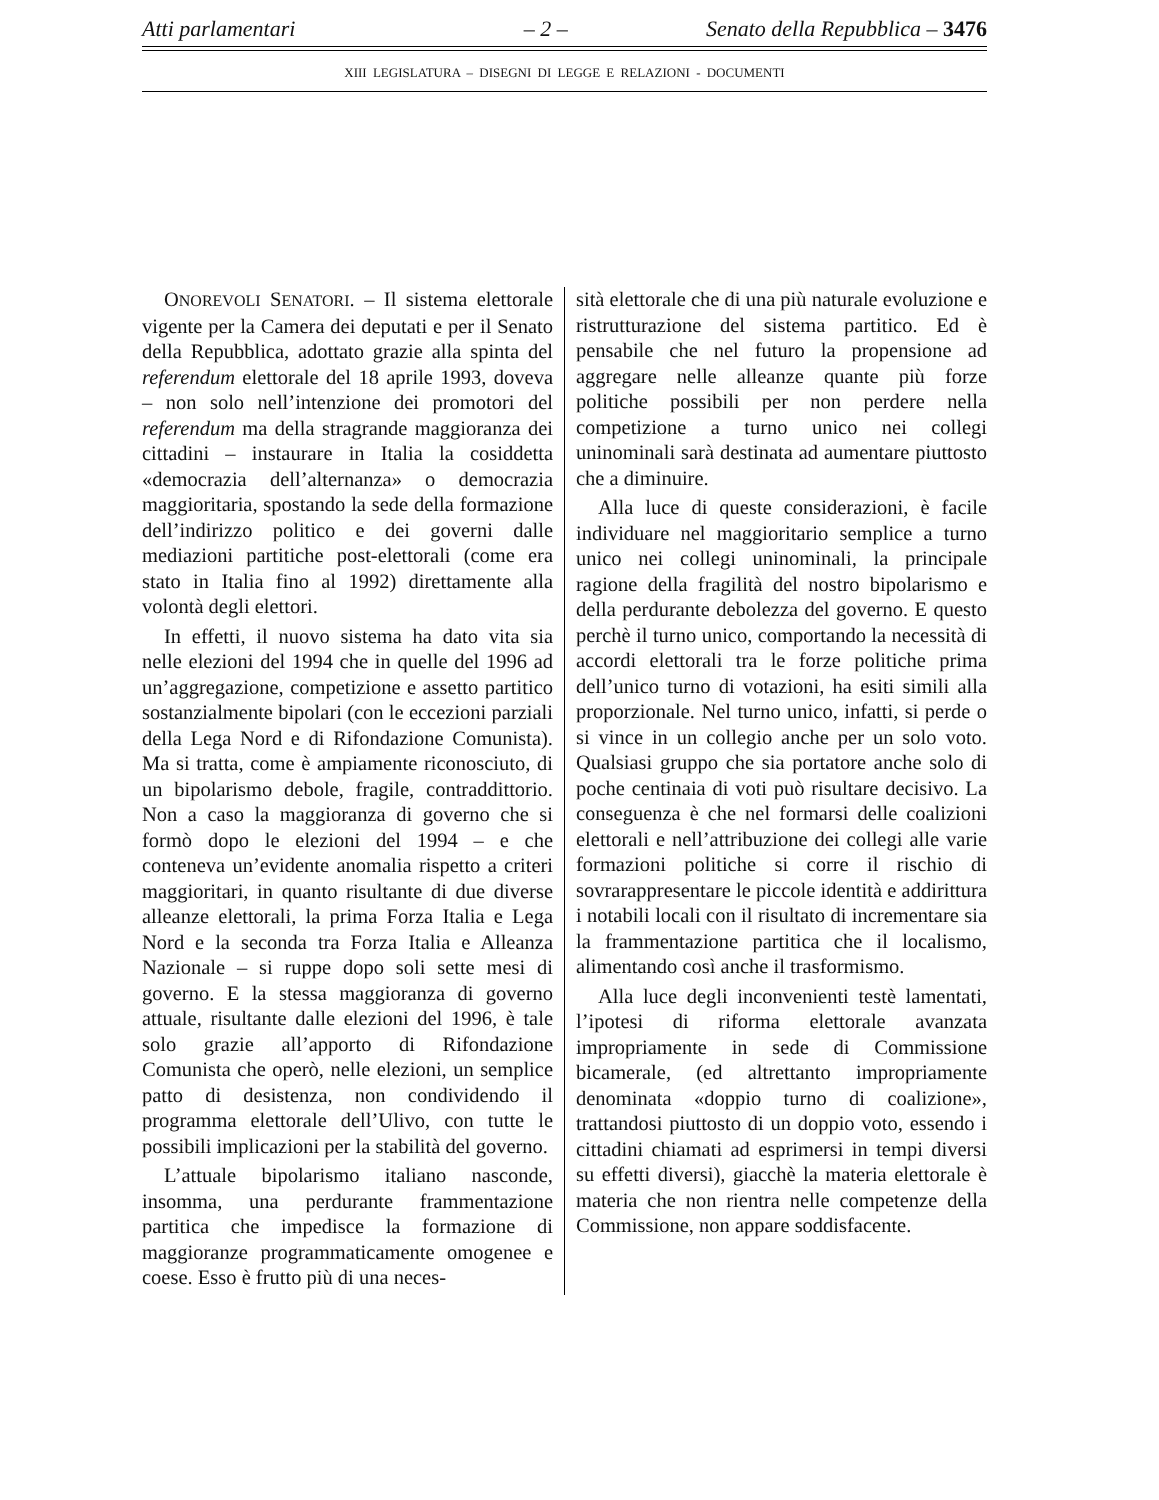Atti parlamentari – 2 – Senato della Repubblica – 3476
XIII LEGISLATURA – DISEGNI DI LEGGE E RELAZIONI - DOCUMENTI
ONOREVOLI SENATORI. – Il sistema elettorale vigente per la Camera dei deputati e per il Senato della Repubblica, adottato grazie alla spinta del referendum elettorale del 18 aprile 1993, doveva – non solo nell’intenzione dei promotori del referendum ma della stragrande maggioranza dei cittadini – instaurare in Italia la cosiddetta «democrazia dell’alternanza» o democrazia maggioritaria, spostando la sede della formazione dell’indirizzo politico e dei governi dalle mediazioni partitiche post-elettorali (come era stato in Italia fino al 1992) direttamente alla volontà degli elettori.
In effetti, il nuovo sistema ha dato vita sia nelle elezioni del 1994 che in quelle del 1996 ad un’aggregazione, competizione e assetto partitico sostanzialmente bipolari (con le eccezioni parziali della Lega Nord e di Rifondazione Comunista). Ma si tratta, come è ampiamente riconosciuto, di un bipolarismo debole, fragile, contraddittorio. Non a caso la maggioranza di governo che si formò dopo le elezioni del 1994 – e che conteneva un’evidente anomalia rispetto a criteri maggioritari, in quanto risultante di due diverse alleanze elettorali, la prima Forza Italia e Lega Nord e la seconda tra Forza Italia e Alleanza Nazionale – si ruppe dopo soli sette mesi di governo. E la stessa maggioranza di governo attuale, risultante dalle elezioni del 1996, è tale solo grazie all’apporto di Rifondazione Comunista che operò, nelle elezioni, un semplice patto di desistenza, non condividendo il programma elettorale dell’Ulivo, con tutte le possibili implicazioni per la stabilità del governo.
L’attuale bipolarismo italiano nasconde, insomma, una perdurante frammentazione partitica che impedisce la formazione di maggioranze programmaticamente omogenee e coese. Esso è frutto più di una neces-
sità elettorale che di una più naturale evoluzione e ristrutturazione del sistema partitico. Ed è pensabile che nel futuro la propensione ad aggregare nelle alleanze quante più forze politiche possibili per non perdere nella competizione a turno unico nei collegi uninominali sarà destinata ad aumentare piuttosto che a diminuire.
Alla luce di queste considerazioni, è facile individuare nel maggioritario semplice a turno unico nei collegi uninominali, la principale ragione della fragilità del nostro bipolarismo e della perdurante debolezza del governo. E questo perchè il turno unico, comportando la necessità di accordi elettorali tra le forze politiche prima dell’unico turno di votazioni, ha esiti simili alla proporzionale. Nel turno unico, infatti, si perde o si vince in un collegio anche per un solo voto. Qualsiasi gruppo che sia portatore anche solo di poche centinaia di voti può risultare decisivo. La conseguenza è che nel formarsi delle coalizioni elettorali e nell’attribuzione dei collegi alle varie formazioni politiche si corre il rischio di sovrarappresentare le piccole identità e addirittura i notabili locali con il risultato di incrementare sia la frammentazione partitica che il localismo, alimentando così anche il trasformismo.
Alla luce degli inconvenienti testè lamentati, l’ipotesi di riforma elettorale avanzata impropriamente in sede di Commissione bicamerale, (ed altrettanto impropriamente denominata «doppio turno di coalizione», trattandosi piuttosto di un doppio voto, essendo i cittadini chiamati ad esprimersi in tempi diversi su effetti diversi), giacchè la materia elettorale è materia che non rientra nelle competenze della Commissione, non appare soddisfacente.